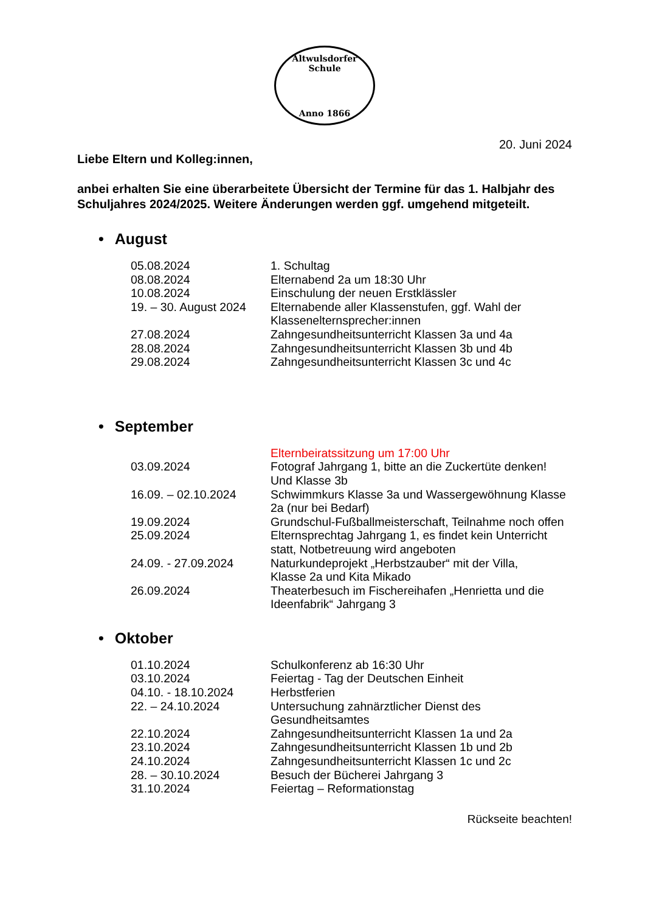Altwulsdorfer Schule
Anno 1866
20. Juni 2024
Liebe Eltern und Kolleg:innen,
anbei erhalten Sie eine überarbeitete Übersicht der Termine für das 1. Halbjahr des Schuljahres 2024/2025. Weitere Änderungen werden ggf. umgehend mitgeteilt.
• August
| 05.08.2024 | 1. Schultag |
| 08.08.2024 | Elternabend 2a um 18:30 Uhr |
| 10.08.2024 | Einschulung der neuen Erstklässler |
| 19. – 30. August 2024 | Elternabende aller Klassenstufen, ggf. Wahl der Klassenelternsprecher:innen |
| 27.08.2024 | Zahngesundheitsunterricht Klassen 3a und 4a |
| 28.08.2024 | Zahngesundheitsunterricht Klassen 3b und 4b |
| 29.08.2024 | Zahngesundheitsunterricht Klassen 3c und 4c |
• September
| | Elternbeiratssitzung um 17:00 Uhr |
| 03.09.2024 | Fotograf Jahrgang 1, bitte an die Zuckertüte denken! Und Klasse 3b |
| 16.09. – 02.10.2024 | Schwimmkurs Klasse 3a und Wassergewöhnung Klasse 2a (nur bei Bedarf) |
| 19.09.2024 | Grundschul-Fußballmeisterschaft, Teilnahme noch offen |
| 25.09.2024 | Elternsprechtag Jahrgang 1, es findet kein Unterricht statt, Notbetreuung wird angeboten |
| 24.09. - 27.09.2024 | Naturkundeprojekt „Herbstzauber“ mit der Villa, Klasse 2a und Kita Mikado |
| 26.09.2024 | Theaterbesuch im Fischereihafen „Henrietta und die Ideenfabrik“ Jahrgang 3 |
• Oktober
| 01.10.2024 | Schulkonferenz ab 16:30 Uhr |
| 03.10.2024 | Feiertag - Tag der Deutschen Einheit |
| 04.10. - 18.10.2024 | Herbstferien |
| 22. – 24.10.2024 | Untersuchung zahnärztlicher Dienst des Gesundheitsamtes |
| 22.10.2024 | Zahngesundheitsunterricht Klassen 1a und 2a |
| 23.10.2024 | Zahngesundheitsunterricht Klassen 1b und 2b |
| 24.10.2024 | Zahngesundheitsunterricht Klassen 1c und 2c |
| 28. – 30.10.2024 | Besuch der Bücherei Jahrgang 3 |
| 31.10.2024 | Feiertag – Reformationstag |
Rückseite beachten!